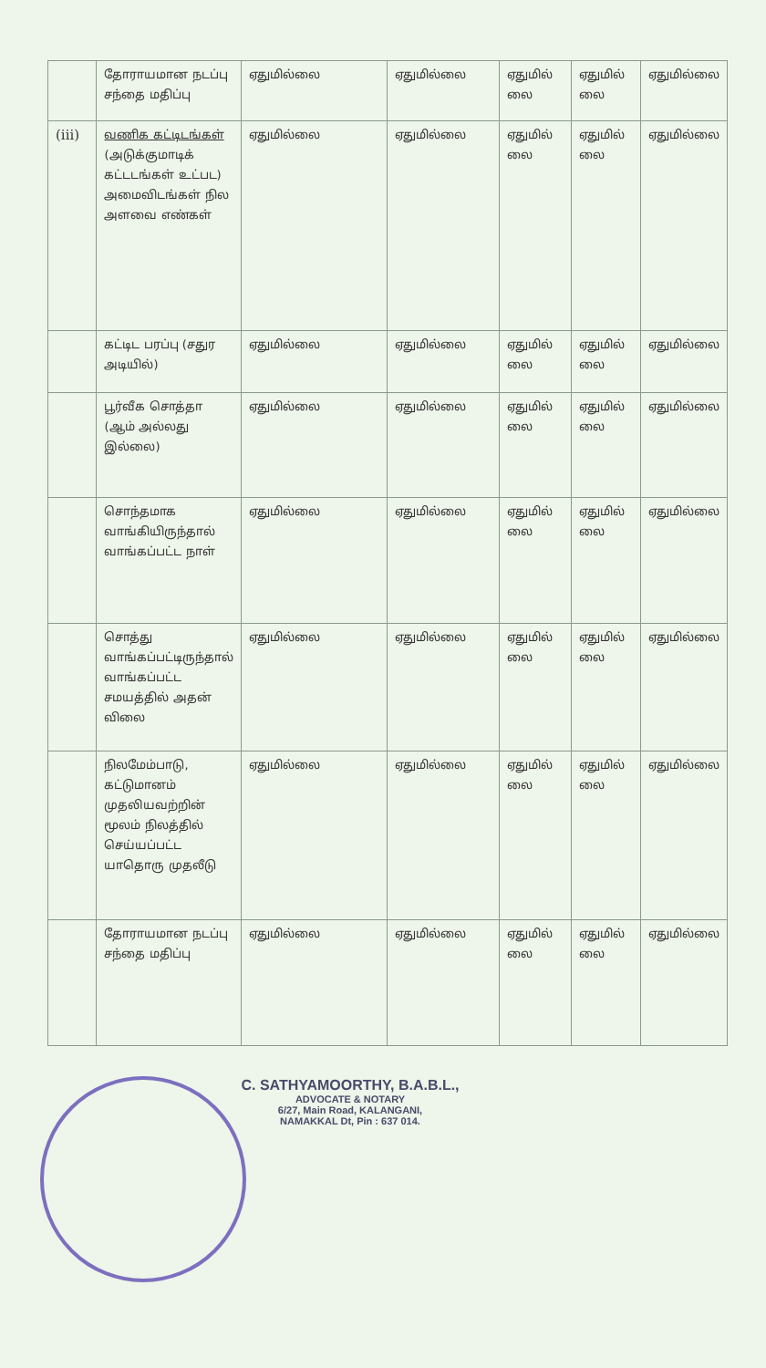| | தோராயமான நடப்பு சந்தை மதிப்பு | ஏதுமில்லை | ஏதுமில்லை | ஏதுமில் லை | ஏதுமில் லை | ஏதுமில்லை |
| (iii) | வணிக கட்டிடங்கள் (அடுக்குமாடிக் கட்டடங்கள் உட்பட) அமைவிடங்கள் நில அளவை எண்கள் | ஏதுமில்லை | ஏதுமில்லை | ஏதுமில் லை | ஏதுமில் லை | ஏதுமில்லை |
| | கட்டிட பரப்பு (சதுர அடியில்) | ஏதுமில்லை | ஏதுமில்லை | ஏதுமில் லை | ஏதுமில் லை | ஏதுமில்லை |
| | பூர்வீக சொத்தா (ஆம் அல்லது இல்லை) | ஏதுமில்லை | ஏதுமில்லை | ஏதுமில் லை | ஏதுமில் லை | ஏதுமில்லை |
| | சொந்தமாக வாங்கியிருந்தால் வாங்கப்பட்ட நாள் | ஏதுமில்லை | ஏதுமில்லை | ஏதுமில் லை | ஏதுமில் லை | ஏதுமில்லை |
| | சொத்து வாங்கப்பட்டிருந்தால் வாங்கப்பட்ட சமயத்தில் அதன் விலை | ஏதுமில்லை | ஏதுமில்லை | ஏதுமில் லை | ஏதுமில் லை | ஏதுமில்லை |
| | நிலமேம்பாடு, கட்டுமானம் முதலியவற்றின் மூலம் நிலத்தில் செய்யப்பட்ட யாதொரு முதலீடு | ஏதுமில்லை | ஏதுமில்லை | ஏதுமில் லை | ஏதுமில் லை | ஏதுமில்லை |
| | தோராயமான நடப்பு சந்தை மதிப்பு | ஏதுமில்லை | ஏதுமில்லை | ஏதுமில் லை | ஏதுமில் லை | ஏதுமில்லை |
C. SATHYAMOORTHY, B.A.B.L.,
ADVOCATE & NOTARY
6/27, Main Road, KALANGANI,
NAMAKKAL Dt, Pin : 637 014.